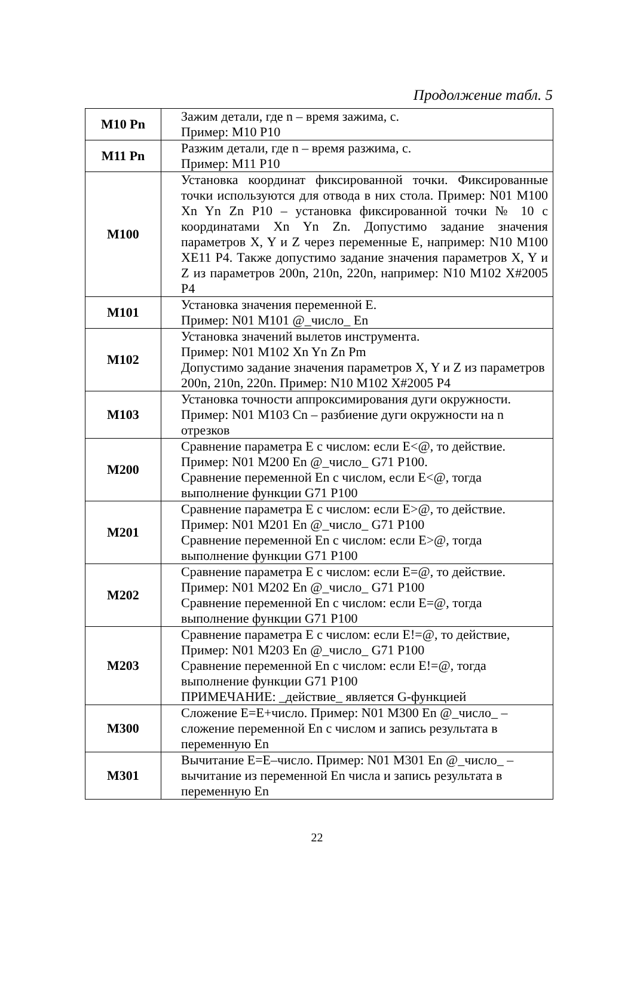Продолжение табл. 5
| M10 Pn | Зажим детали, где n – время зажима, с. Пример: M10 P10 |
| M11 Pn | Разжим детали, где n – время разжима, с. Пример: M11 P10 |
| M100 | Установка координат фиксированной точки. Фиксированные точки используются для отвода в них стола. Пример: N01 M100 Xn Yn Zn P10 – установка фиксированной точки № 10 с координатами Xn Yn Zn. Допустимо задание значения параметров X, Y и Z через переменные E, например: N10 M100 XE11 P4. Также допустимо задание значения параметров X, Y и Z из параметров 200n, 210n, 220n, например: N10 M102 X#2005 P4 |
| M101 | Установка значения переменной E. Пример: N01 M101 @_число_ En |
| M102 | Установка значений вылетов инструмента. Пример: N01 M102 Xn Yn Zn Pm Допустимо задание значения параметров X, Y и Z из параметров 200n, 210n, 220n. Пример: N10 M102 X#2005 P4 |
| M103 | Установка точности аппроксимирования дуги окружности. Пример: N01 M103 Cn – разбиение дуги окружности на n отрезков |
| M200 | Сравнение параметра E с числом: если E<@, то действие. Пример: N01 M200 En @_число_ G71 P100. Сравнение переменной En с числом, если E<@, тогда выполнение функции G71 P100 |
| M201 | Сравнение параметра E с числом: если E>@, то действие. Пример: N01 M201 En @_число_ G71 P100 Сравнение переменной En с числом: если E>@, тогда выполнение функции G71 P100 |
| M202 | Сравнение параметра E с числом: если E=@, то действие. Пример: N01 M202 En @_число_ G71 P100 Сравнение переменной En с числом: если E=@, тогда выполнение функции G71 P100 |
| M203 | Сравнение параметра E с числом: если E!=@, то действие, Пример: N01 M203 En @_число_ G71 P100 Сравнение переменной En с числом: если E!=@, тогда выполнение функции G71 P100 ПРИМЕЧАНИЕ: _действие_ является G-функцией |
| M300 | Сложение E=E+число. Пример: N01 M300 En @_число_ – сложение переменной En с числом и запись результата в переменную En |
| M301 | Вычитание E=E–число. Пример: N01 M301 En @_число_ – вычитание из переменной En числа и запись результата в переменную En |
22